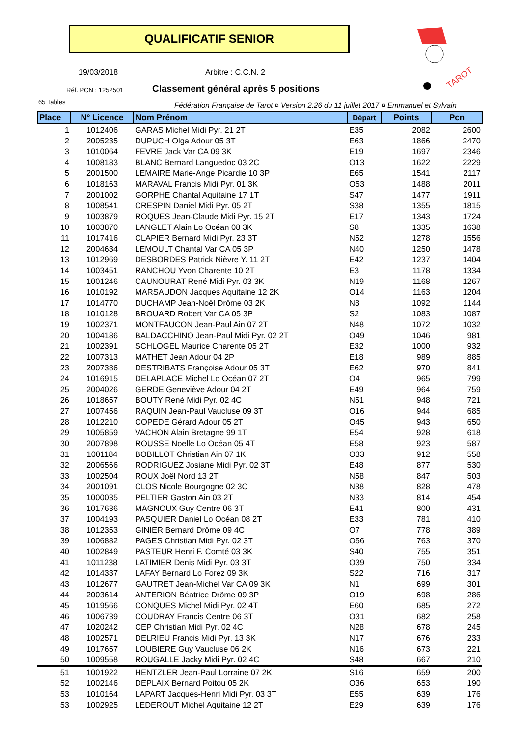QUALIFICATIF SENIOR
TAROT
19/03/2018 Arbitre : C.C.N. 2
Réf. PCN : 1252501
Classement général après 5 positions
65 Tables
Fédération Française de Tarot ¤ Version 2.26 du 11 juillet 2017 ¤ Emmanuel et Sylvain
| Place | N° Licence | Nom Prénom | Départ | Points | Pcn |
| --- | --- | --- | --- | --- | --- |
| 1 | 1012406 | GARAS Michel Midi Pyr. 21 2T | E35 | 2082 | 2600 |
| 2 | 2005235 | DUPUCH Olga Adour 05 3T | E63 | 1866 | 2470 |
| 3 | 1010064 | FEVRE Jack Var CA 09 3K | E19 | 1697 | 2346 |
| 4 | 1008183 | BLANC Bernard Languedoc 03 2C | O13 | 1622 | 2229 |
| 5 | 2001500 | LEMAIRE Marie-Ange Picardie 10 3P | E65 | 1541 | 2117 |
| 6 | 1018163 | MARAVAL Francis Midi Pyr. 01 3K | O53 | 1488 | 2011 |
| 7 | 2001002 | GORPHE Chantal Aquitaine 17 1T | S47 | 1477 | 1911 |
| 8 | 1008541 | CRESPIN Daniel Midi Pyr. 05 2T | S38 | 1355 | 1815 |
| 9 | 1003879 | ROQUES Jean-Claude Midi Pyr. 15 2T | E17 | 1343 | 1724 |
| 10 | 1003870 | LANGLET Alain Lo Océan 08 3K | S8 | 1335 | 1638 |
| 11 | 1017416 | CLAPIER Bernard Midi Pyr. 23 3T | N52 | 1278 | 1556 |
| 12 | 2004634 | LEMOULT Chantal Var CA 05 3P | N40 | 1250 | 1478 |
| 13 | 1012969 | DESBORDES Patrick Nièvre Y. 11 2T | E42 | 1237 | 1404 |
| 14 | 1003451 | RANCHOU Yvon Charente 10 2T | E3 | 1178 | 1334 |
| 15 | 1001246 | CAUNOURAT René Midi Pyr. 03 3K | N19 | 1168 | 1267 |
| 16 | 1010192 | MARSAUDON Jacques Aquitaine 12 2K | O14 | 1163 | 1204 |
| 17 | 1014770 | DUCHAMP Jean-Noël Drôme 03 2K | N8 | 1092 | 1144 |
| 18 | 1010128 | BROUARD Robert Var CA 05 3P | S2 | 1083 | 1087 |
| 19 | 1002371 | MONTFAUCON Jean-Paul Ain 07 2T | N48 | 1072 | 1032 |
| 20 | 1004186 | BALDACCHINO Jean-Paul Midi Pyr. 02 2T | O49 | 1046 | 981 |
| 21 | 1002391 | SCHLOGEL Maurice Charente 05 2T | E32 | 1000 | 932 |
| 22 | 1007313 | MATHET Jean Adour 04 2P | E18 | 989 | 885 |
| 23 | 2007386 | DESTRIBATS Françoise Adour 05 3T | E62 | 970 | 841 |
| 24 | 1016915 | DELAPLACE Michel Lo Océan 07 2T | O4 | 965 | 799 |
| 25 | 2004026 | GERDE Geneviève Adour 04 2T | E49 | 964 | 759 |
| 26 | 1018657 | BOUTY René Midi Pyr. 02 4C | N51 | 948 | 721 |
| 27 | 1007456 | RAQUIN Jean-Paul Vaucluse 09 3T | O16 | 944 | 685 |
| 28 | 1012210 | COPEDE Gérard Adour 05 2T | O45 | 943 | 650 |
| 29 | 1005859 | VACHON Alain Bretagne 99 1T | E54 | 928 | 618 |
| 30 | 2007898 | ROUSSE Noelle Lo Océan 05 4T | E58 | 923 | 587 |
| 31 | 1001184 | BOBILLOT Christian Ain 07 1K | O33 | 912 | 558 |
| 32 | 2006566 | RODRIGUEZ Josiane Midi Pyr. 02 3T | E48 | 877 | 530 |
| 33 | 1002504 | ROUX Joël Nord 13 2T | N58 | 847 | 503 |
| 34 | 2001091 | CLOS Nicole Bourgogne 02 3C | N38 | 828 | 478 |
| 35 | 1000035 | PELTIER Gaston Ain 03 2T | N33 | 814 | 454 |
| 36 | 1017636 | MAGNOUX Guy Centre 06 3T | E41 | 800 | 431 |
| 37 | 1004193 | PASQUIER Daniel Lo Océan 08 2T | E33 | 781 | 410 |
| 38 | 1012353 | GINIER Bernard Drôme 09 4C | O7 | 778 | 389 |
| 39 | 1006882 | PAGES Christian Midi Pyr. 02 3T | O56 | 763 | 370 |
| 40 | 1002849 | PASTEUR Henri F. Comté 03 3K | S40 | 755 | 351 |
| 41 | 1011238 | LATIMIER Denis Midi Pyr. 03 3T | O39 | 750 | 334 |
| 42 | 1014337 | LAFAY Bernard Lo Forez 09 3K | S22 | 716 | 317 |
| 43 | 1012677 | GAUTRET Jean-Michel Var CA 09 3K | N1 | 699 | 301 |
| 44 | 2003614 | ANTERION Béatrice Drôme 09 3P | O19 | 698 | 286 |
| 45 | 1019566 | CONQUES Michel Midi Pyr. 02 4T | E60 | 685 | 272 |
| 46 | 1006739 | COUDRAY Francis Centre 06 3T | O31 | 682 | 258 |
| 47 | 1020242 | CEP Christian Midi Pyr. 02 4C | N28 | 678 | 245 |
| 48 | 1002571 | DELRIEU Francis Midi Pyr. 13 3K | N17 | 676 | 233 |
| 49 | 1017657 | LOUBIERE Guy Vaucluse 06 2K | N16 | 673 | 221 |
| 50 | 1009558 | ROUGALLE Jacky Midi Pyr. 02 4C | S48 | 667 | 210 |
| 51 | 1001922 | HENTZLER Jean-Paul Lorraine 07 2K | S16 | 659 | 200 |
| 52 | 1002146 | DEPLAIX Bernard Poitou 05 2K | O36 | 653 | 190 |
| 53 | 1010164 | LAPART Jacques-Henri Midi Pyr. 03 3T | E55 | 639 | 176 |
| 53 | 1002925 | LEDEROUT Michel Aquitaine 12 2T | E29 | 639 | 176 |